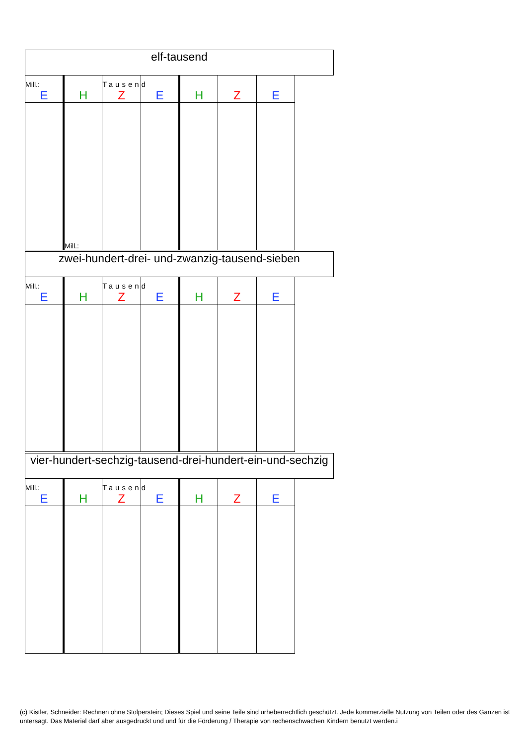| elf-tausend | | | | | | |
| Mill.: E | H | Tausend Z | E | H | Z | E |
| | Mill.: | | | | | |
| zwei-hundert-drei- und-zwanzig-tausend-sieben | | | | | | |
| Mill.: E | H | Tausend Z | E | H | Z | E |
| vier-hundert-sechzig-tausend-drei-hundert-ein-und-sechzig | | | | | | |
| Mill.: E | H | Tausend Z | E | H | Z | E |
(c) Kistler, Schneider: Rechnen ohne Stolperstein; Dieses Spiel und seine Teile sind urheberrechtlich geschützt. Jede kommerzielle Nutzung von Teilen oder des Ganzen ist untersagt. Das Material darf aber ausgedruckt und und für die Förderung / Therapie von rechenschwachen Kindern benutzt werden.i